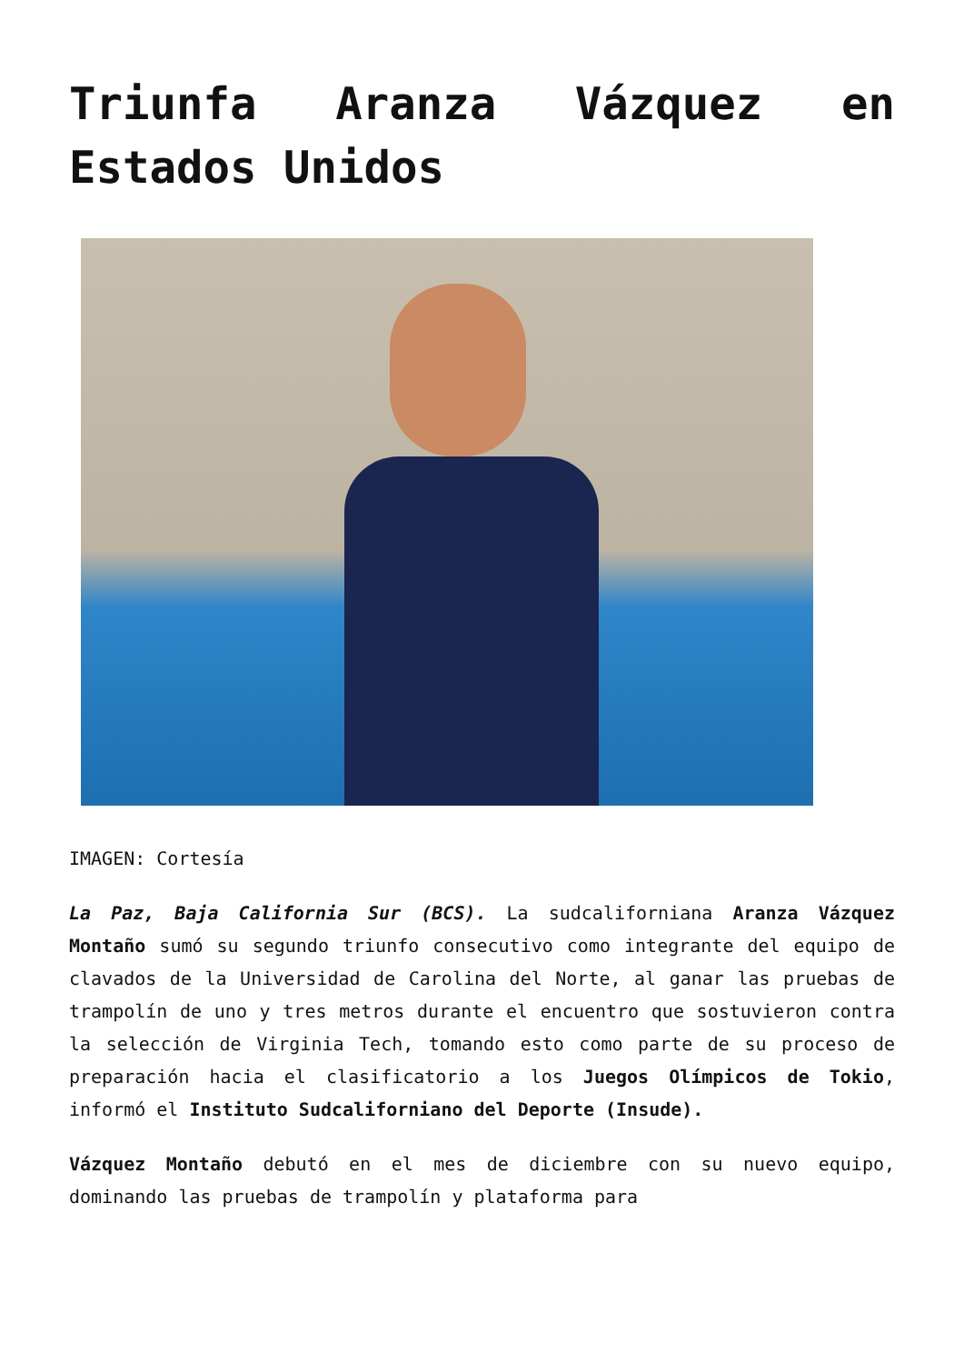Triunfa Aranza Vázquez en Estados Unidos
IMAGEN: Cortesía
La Paz, Baja California Sur (BCS). La sudcaliforniana Aranza Vázquez Montaño sumó su segundo triunfo consecutivo como integrante del equipo de clavados de la Universidad de Carolina del Norte, al ganar las pruebas de trampolín de uno y tres metros durante el encuentro que sostuvieron contra la selección de Virginia Tech, tomando esto como parte de su proceso de preparación hacia el clasificatorio a los Juegos Olímpicos de Tokio, informó el Instituto Sudcaliforniano del Deporte (Insude).
Vázquez Montaño debutó en el mes de diciembre con su nuevo equipo, dominando las pruebas de trampolín y plataforma para